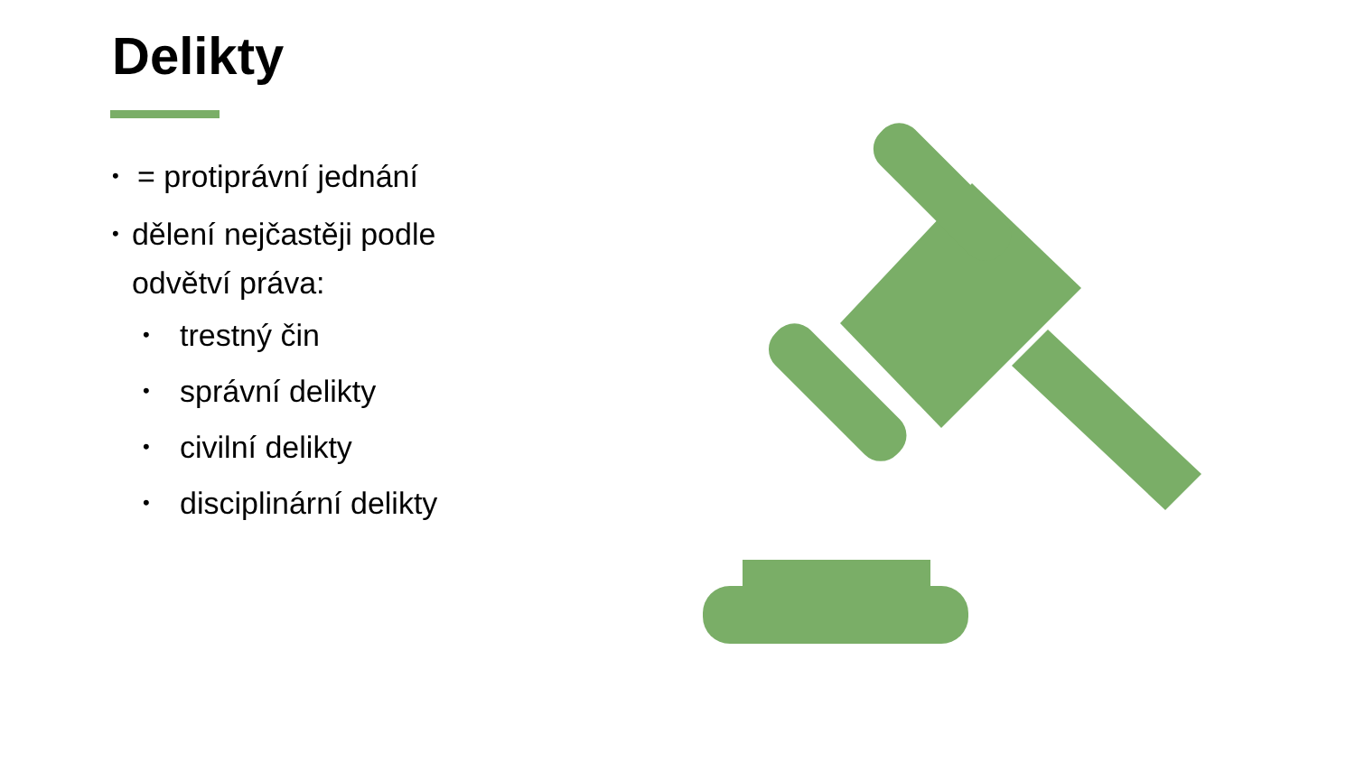Delikty
• = protiprávní jednání
• dělení nejčastěji podle odvětví práva:
• trestný čin
• správní delikty
• civilní delikty
• disciplinární delikty